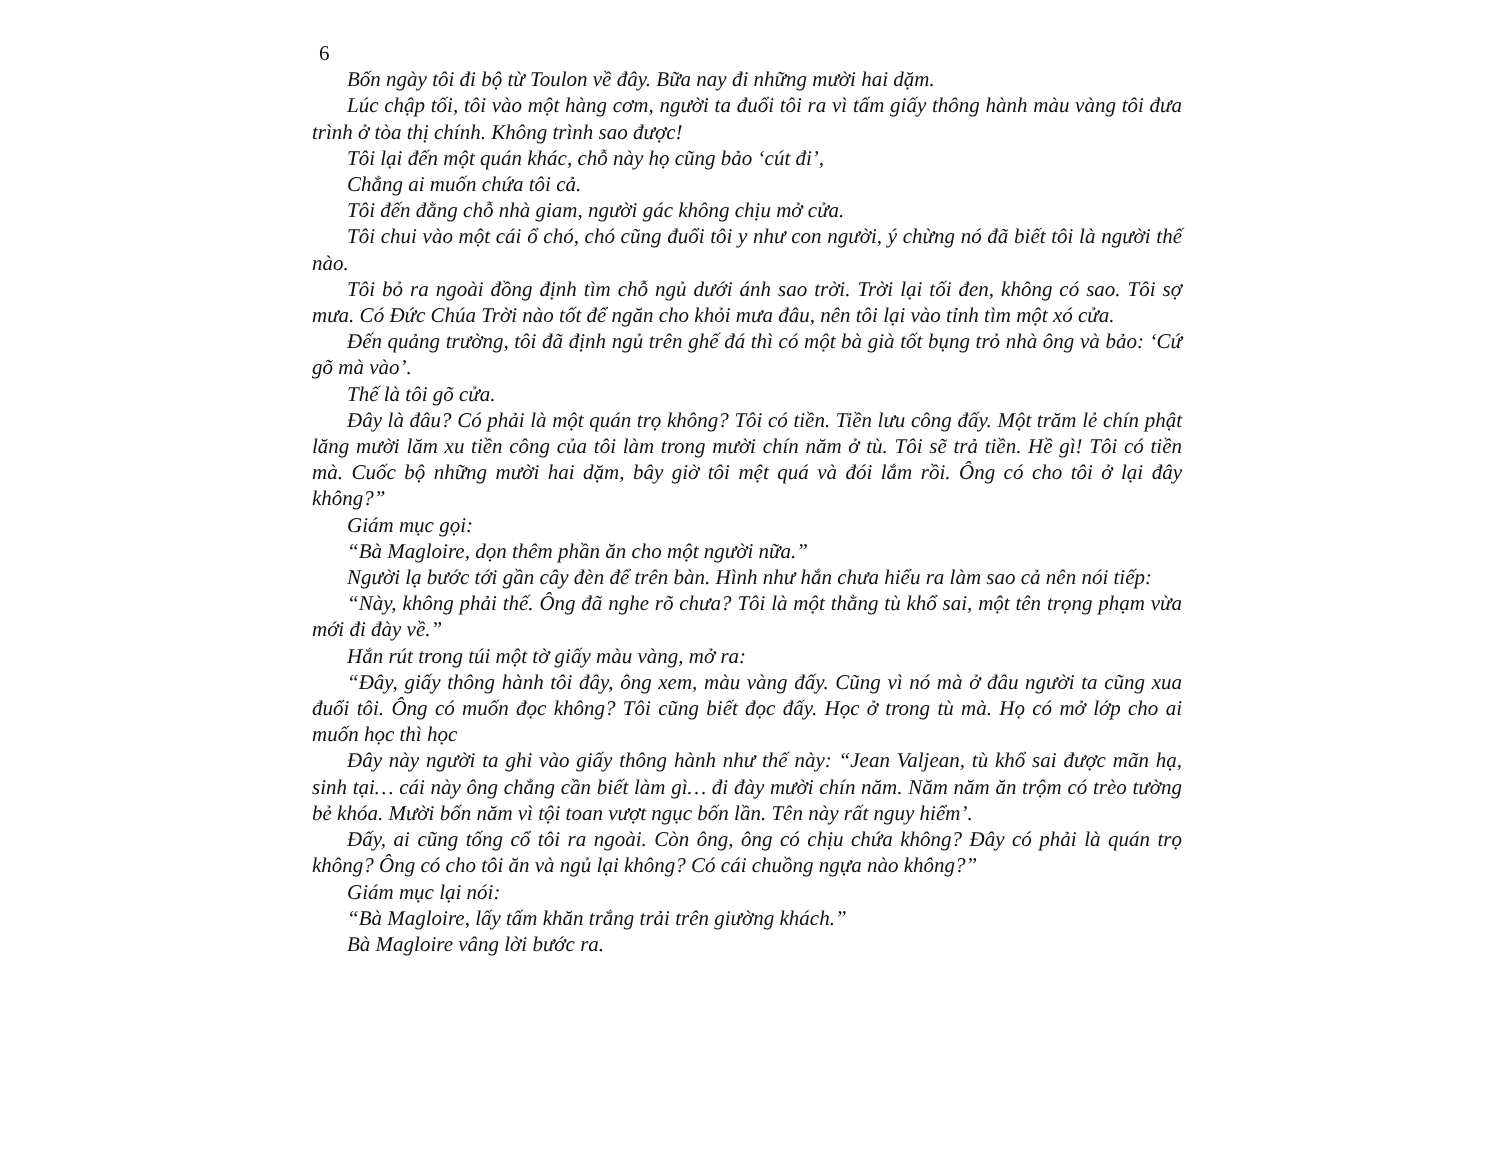6
Bốn ngày tôi đi bộ từ Toulon về đây. Bữa nay đi những mười hai dặm.
Lúc chập tối, tôi vào một hàng cơm, người ta đuổi tôi ra vì tấm giấy thông hành màu vàng tôi đưa trình ở tòa thị chính. Không trình sao được!
Tôi lại đến một quán khác, chỗ này họ cũng bảo ‘cút đi’,
Chẳng ai muốn chứa tôi cả.
Tôi đến đằng chỗ nhà giam, người gác không chịu mở cửa.
Tôi chui vào một cái ổ chó, chó cũng đuổi tôi y như con người, ý chừng nó đã biết tôi là người thế nào.
Tôi bỏ ra ngoài đồng định tìm chỗ ngủ dưới ánh sao trời. Trời lại tối đen, không có sao. Tôi sợ mưa. Có Đức Chúa Trời nào tốt để ngăn cho khỏi mưa đâu, nên tôi lại vào tỉnh tìm một xó cửa.
Đến quảng trường, tôi đã định ngủ trên ghế đá thì có một bà già tốt bụng trỏ nhà ông và bảo: ‘Cứ gõ mà vào’.
Thế là tôi gõ cửa.
Đây là đâu? Có phải là một quán trọ không? Tôi có tiền. Tiền lưu công đấy. Một trăm lẻ chín phật lăng mười lăm xu tiền công của tôi làm trong mười chín năm ở tù. Tôi sẽ trả tiền. Hề gì! Tôi có tiền mà. Cuốc bộ những mười hai dặm, bây giờ tôi mệt quá và đói lắm rồi. Ông có cho tôi ở lại đây không?”
Giám mục gọi:
“Bà Magloire, dọn thêm phần ăn cho một người nữa.”
Người lạ bước tới gần cây đèn để trên bàn. Hình như hắn chưa hiểu ra làm sao cả nên nói tiếp:
“Này, không phải thế. Ông đã nghe rõ chưa? Tôi là một thằng tù khổ sai, một tên trọng phạm vừa mới đi đày về.”
Hắn rút trong túi một tờ giấy màu vàng, mở ra:
“Đây, giấy thông hành tôi đây, ông xem, màu vàng đấy. Cũng vì nó mà ở đâu người ta cũng xua đuổi tôi. Ông có muốn đọc không? Tôi cũng biết đọc đấy. Học ở trong tù mà. Họ có mở lớp cho ai muốn học thì học
Đây này người ta ghi vào giấy thông hành như thế này: “Jean Valjean, tù khổ sai được mãn hạ, sinh tại… cái này ông chẳng cần biết làm gì… đi đày mười chín năm. Năm năm ăn trộm có trèo tường bẻ khóa. Mười bốn năm vì tội toan vượt ngục bốn lần. Tên này rất nguy hiểm’.
Đấy, ai cũng tống cổ tôi ra ngoài. Còn ông, ông có chịu chứa không? Đây có phải là quán trọ không? Ông có cho tôi ăn và ngủ lại không? Có cái chuồng ngựa nào không?”
Giám mục lại nói:
“Bà Magloire, lấy tấm khăn trắng trải trên giường khách.”
Bà Magloire vâng lời bước ra.